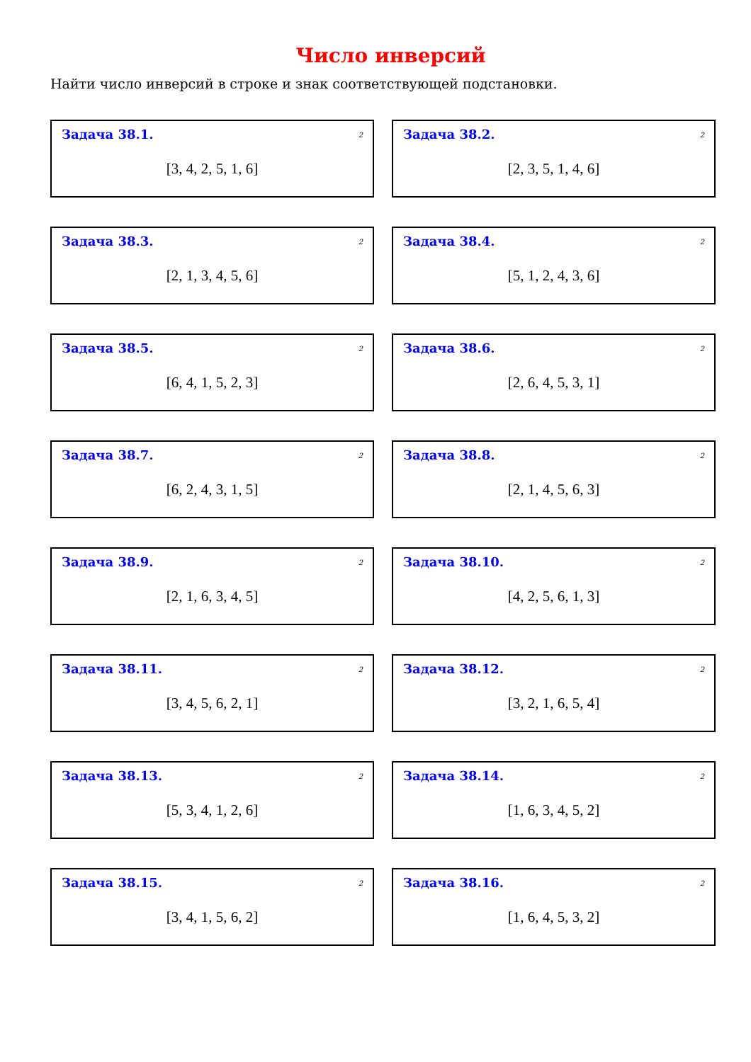Число инверсий
Найти число инверсий в строке и знак соответствующей подстановки.
Задача 38.1. 2
[3, 4, 2, 5, 1, 6]
Задача 38.2. 2
[2, 3, 5, 1, 4, 6]
Задача 38.3. 2
[2, 1, 3, 4, 5, 6]
Задача 38.4. 2
[5, 1, 2, 4, 3, 6]
Задача 38.5. 2
[6, 4, 1, 5, 2, 3]
Задача 38.6. 2
[2, 6, 4, 5, 3, 1]
Задача 38.7. 2
[6, 2, 4, 3, 1, 5]
Задача 38.8. 2
[2, 1, 4, 5, 6, 3]
Задача 38.9. 2
[2, 1, 6, 3, 4, 5]
Задача 38.10. 2
[4, 2, 5, 6, 1, 3]
Задача 38.11. 2
[3, 4, 5, 6, 2, 1]
Задача 38.12. 2
[3, 2, 1, 6, 5, 4]
Задача 38.13. 2
[5, 3, 4, 1, 2, 6]
Задача 38.14. 2
[1, 6, 3, 4, 5, 2]
Задача 38.15. 2
[3, 4, 1, 5, 6, 2]
Задача 38.16. 2
[1, 6, 4, 5, 3, 2]